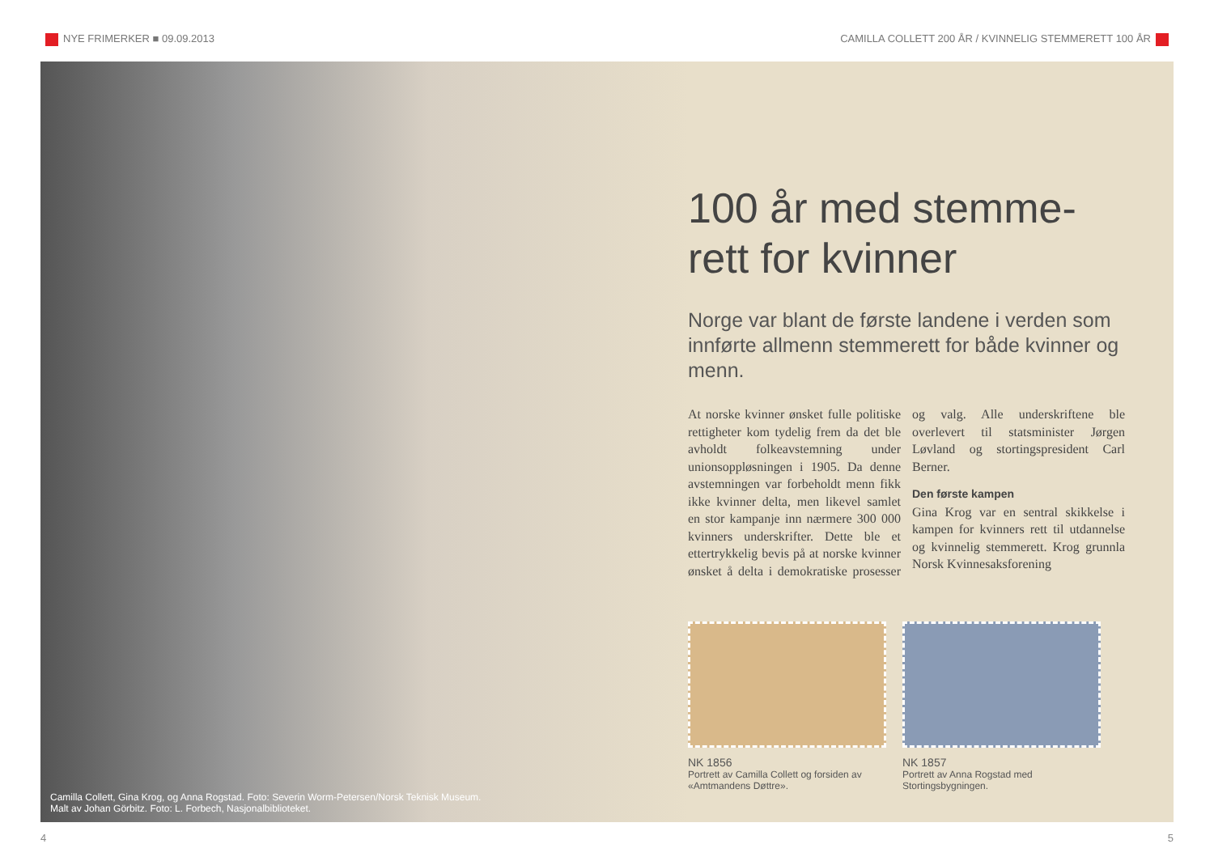NYE FRIMERKER ■ 09.09.2013 CAMILLA COLLETT 200 ÅR / KVINNELIG STEMMERETT 100 ÅR
Camilla Collett, Gina Krog, og Anna Rogstad. Foto: Severin Worm-Petersen/Norsk Teknisk Museum.
Malt av Johan Görbitz. Foto: L. Forbech, Nasjonalbiblioteket.
100 år med stemme-
rett for kvinner
Norge var blant de første landene i verden som innførte allmenn stemmerett for både kvinner og menn.
At norske kvinner ønsket fulle politiske rettigheter kom tydelig frem da det ble avholdt folkeavstemning under unionsoppløsningen i 1905. Da denne avstemningen var forbeholdt menn fikk ikke kvinner delta, men likevel samlet en stor kampanje inn nærmere 300 000 kvinners underskrifter. Dette ble et ettertrykkelig bevis på at norske kvinner ønsket å delta i demokratiske prosesser og valg. Alle underskriftene ble overlevert til statsminister Jørgen Løvland og stortingspresident Carl Berner.
Den første kampen
Gina Krog var en sentral skikkelse i kampen for kvinners rett til utdannelse og kvinnelig stemmerett. Krog grunnla Norsk Kvinnesaksforening
NK 1856
Portrett av Camilla Collett og forsiden av «Amtmandens Døttre».
NK 1857
Portrett av Anna Rogstad med Stortingsbygningen.
4 5